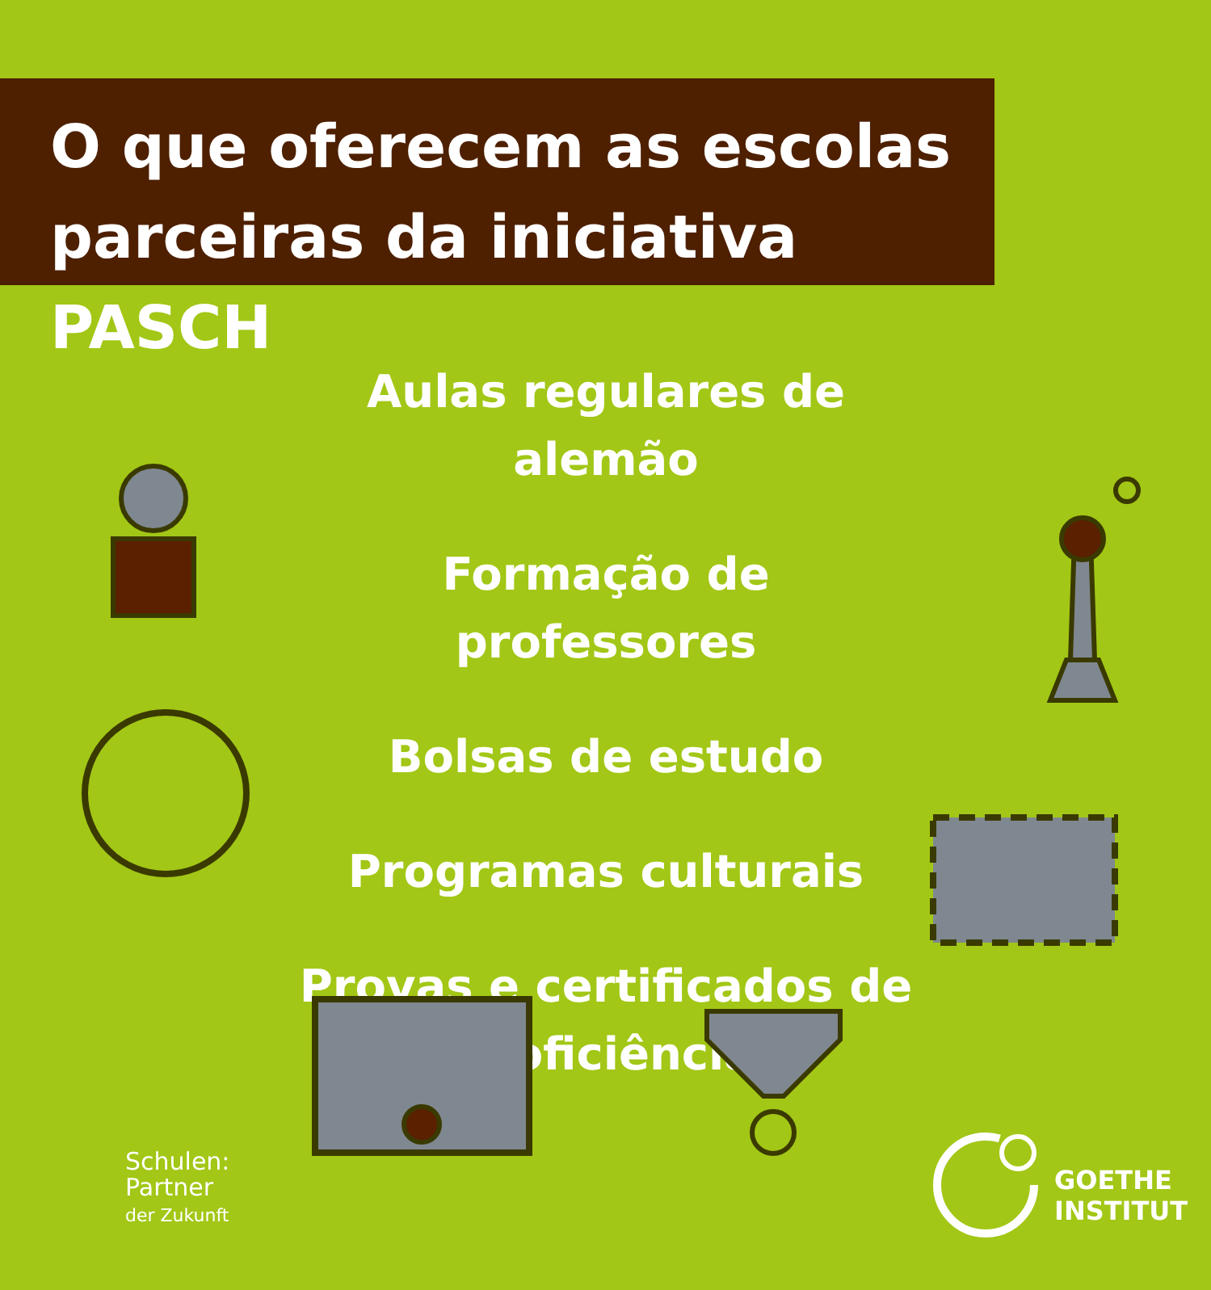O que oferecem as escolas
parceiras da iniciativa PASCH
Aulas regulares de alemão
Formação de professores
Bolsas de estudo
Programas culturais
Provas e certificados de proficiência
Schulen:
Partner
der Zukunft
GOETHE
INSTITUT